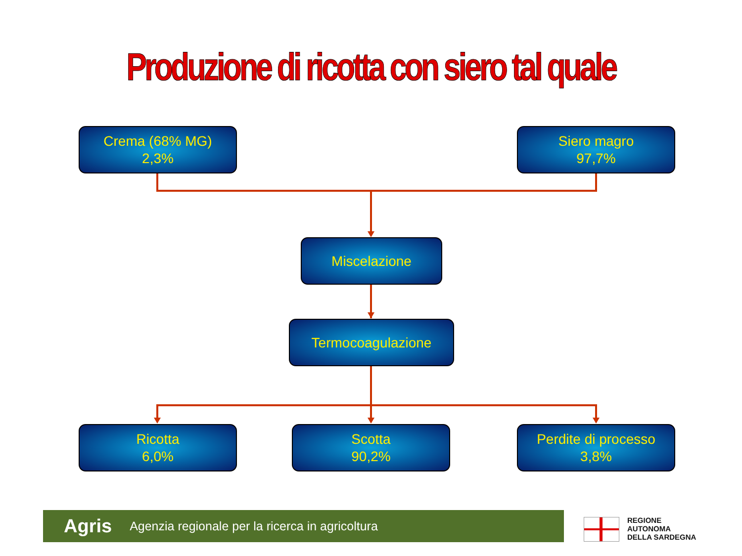Produzione di ricotta con siero tal quale
Crema (68% MG)
2,3%
Siero magro
97,7%
Miscelazione
Termocoagulazione
Ricotta
6,0%
Scotta
90,2%
Perdite di processo
3,8%
Agris Agenzia regionale per la ricerca in agricoltura
REGIONE
AUTONOMA
DELLA SARDEGNA